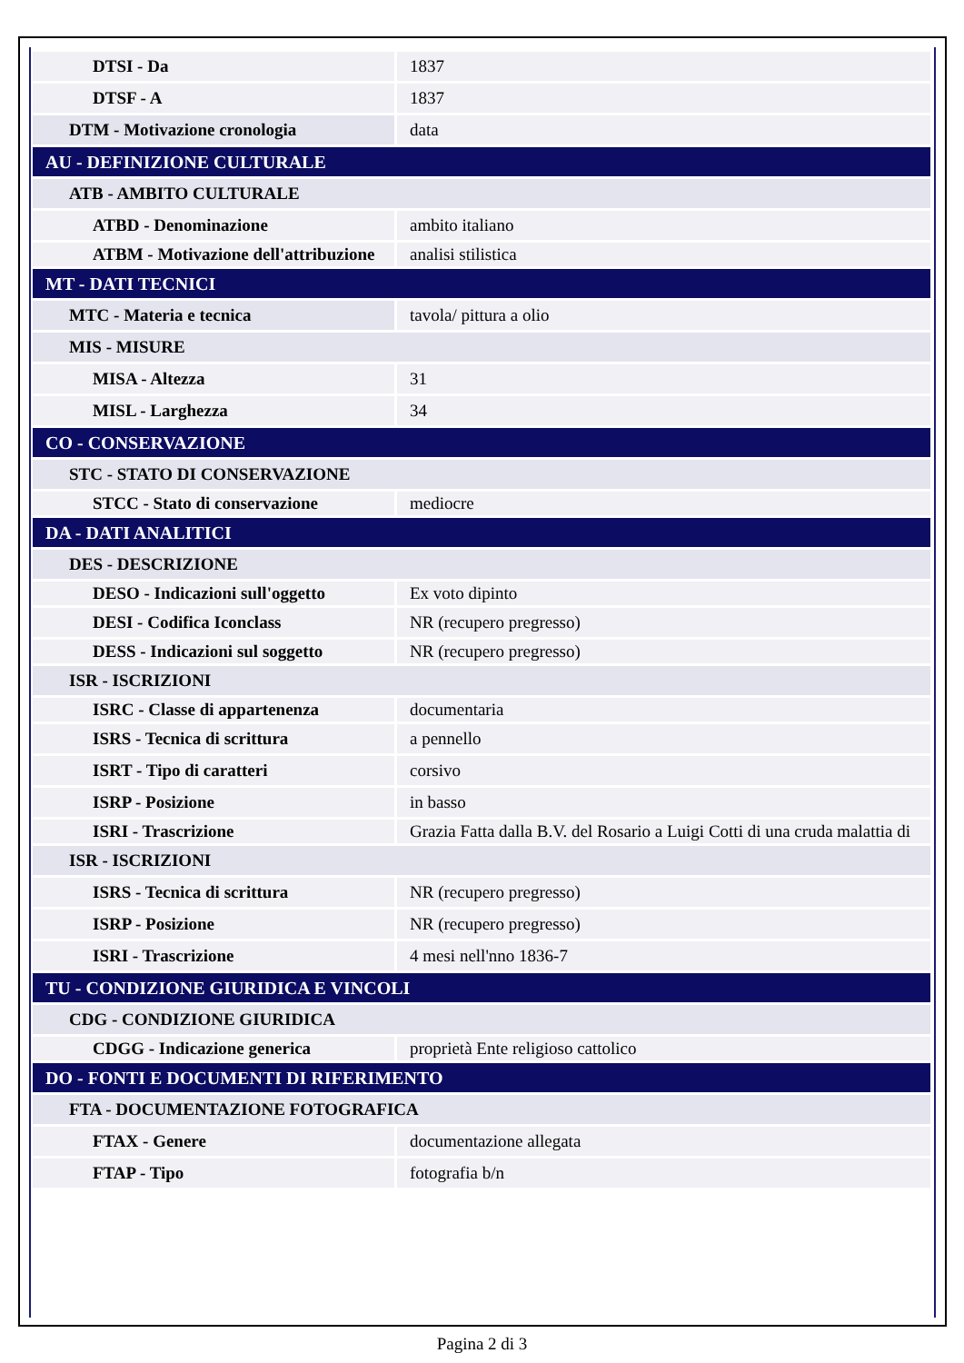| DTSI - Da | 1837 |
| DTSF - A | 1837 |
| DTM - Motivazione cronologia | data |
| AU - DEFINIZIONE CULTURALE | |
| ATB - AMBITO CULTURALE | |
| ATBD - Denominazione | ambito italiano |
| ATBM - Motivazione dell'attribuzione | analisi stilistica |
| MT - DATI TECNICI | |
| MTC - Materia e tecnica | tavola/ pittura a olio |
| MIS - MISURE | |
| MISA - Altezza | 31 |
| MISL - Larghezza | 34 |
| CO - CONSERVAZIONE | |
| STC - STATO DI CONSERVAZIONE | |
| STCC - Stato di conservazione | mediocre |
| DA - DATI ANALITICI | |
| DES - DESCRIZIONE | |
| DESO - Indicazioni sull'oggetto | Ex voto dipinto |
| DESI - Codifica Iconclass | NR (recupero pregresso) |
| DESS - Indicazioni sul soggetto | NR (recupero pregresso) |
| ISR - ISCRIZIONI | |
| ISRC - Classe di appartenenza | documentaria |
| ISRS - Tecnica di scrittura | a pennello |
| ISRT - Tipo di caratteri | corsivo |
| ISRP - Posizione | in basso |
| ISRI - Trascrizione | Grazia Fatta dalla B.V. del Rosario a Luigi Cotti di una cruda malattia di |
| ISR - ISCRIZIONI | |
| ISRS - Tecnica di scrittura | NR (recupero pregresso) |
| ISRP - Posizione | NR (recupero pregresso) |
| ISRI - Trascrizione | 4 mesi nell'nno 1836-7 |
| TU - CONDIZIONE GIURIDICA E VINCOLI | |
| CDG - CONDIZIONE GIURIDICA | |
| CDGG - Indicazione generica | proprietà Ente religioso cattolico |
| DO - FONTI E DOCUMENTI DI RIFERIMENTO | |
| FTA - DOCUMENTAZIONE FOTOGRAFICA | |
| FTAX - Genere | documentazione allegata |
| FTAP - Tipo | fotografia b/n |
Pagina 2 di 3